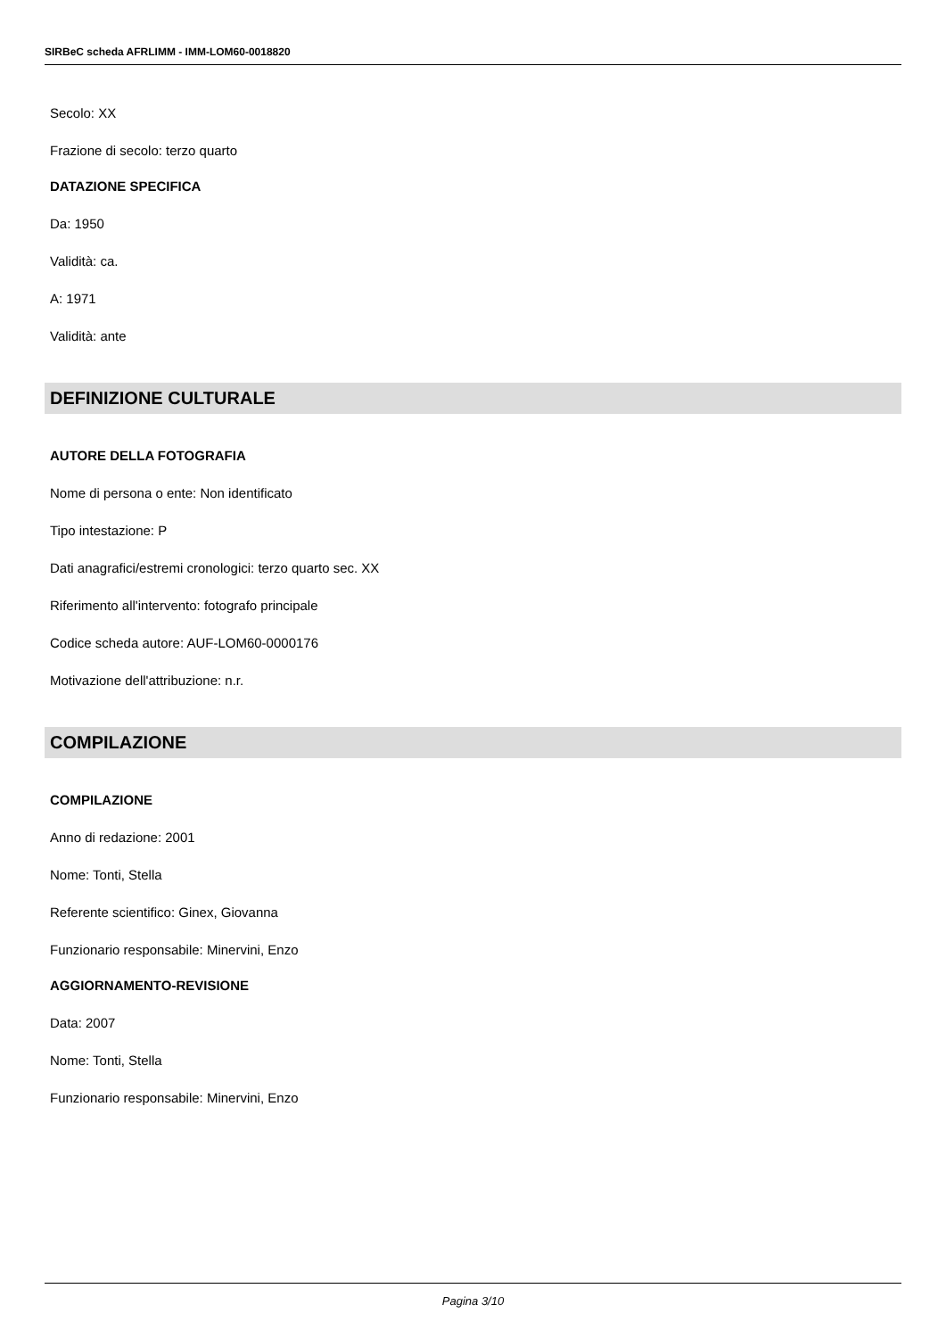SIRBeC scheda AFRLIMM - IMM-LOM60-0018820
Secolo: XX
Frazione di secolo: terzo quarto
DATAZIONE SPECIFICA
Da: 1950
Validità: ca.
A: 1971
Validità: ante
DEFINIZIONE CULTURALE
AUTORE DELLA FOTOGRAFIA
Nome di persona o ente: Non identificato
Tipo intestazione: P
Dati anagrafici/estremi cronologici: terzo quarto sec. XX
Riferimento all'intervento: fotografo principale
Codice scheda autore: AUF-LOM60-0000176
Motivazione dell'attribuzione: n.r.
COMPILAZIONE
COMPILAZIONE
Anno di redazione: 2001
Nome: Tonti, Stella
Referente scientifico: Ginex, Giovanna
Funzionario responsabile: Minervini, Enzo
AGGIORNAMENTO-REVISIONE
Data: 2007
Nome: Tonti, Stella
Funzionario responsabile: Minervini, Enzo
Pagina 3/10